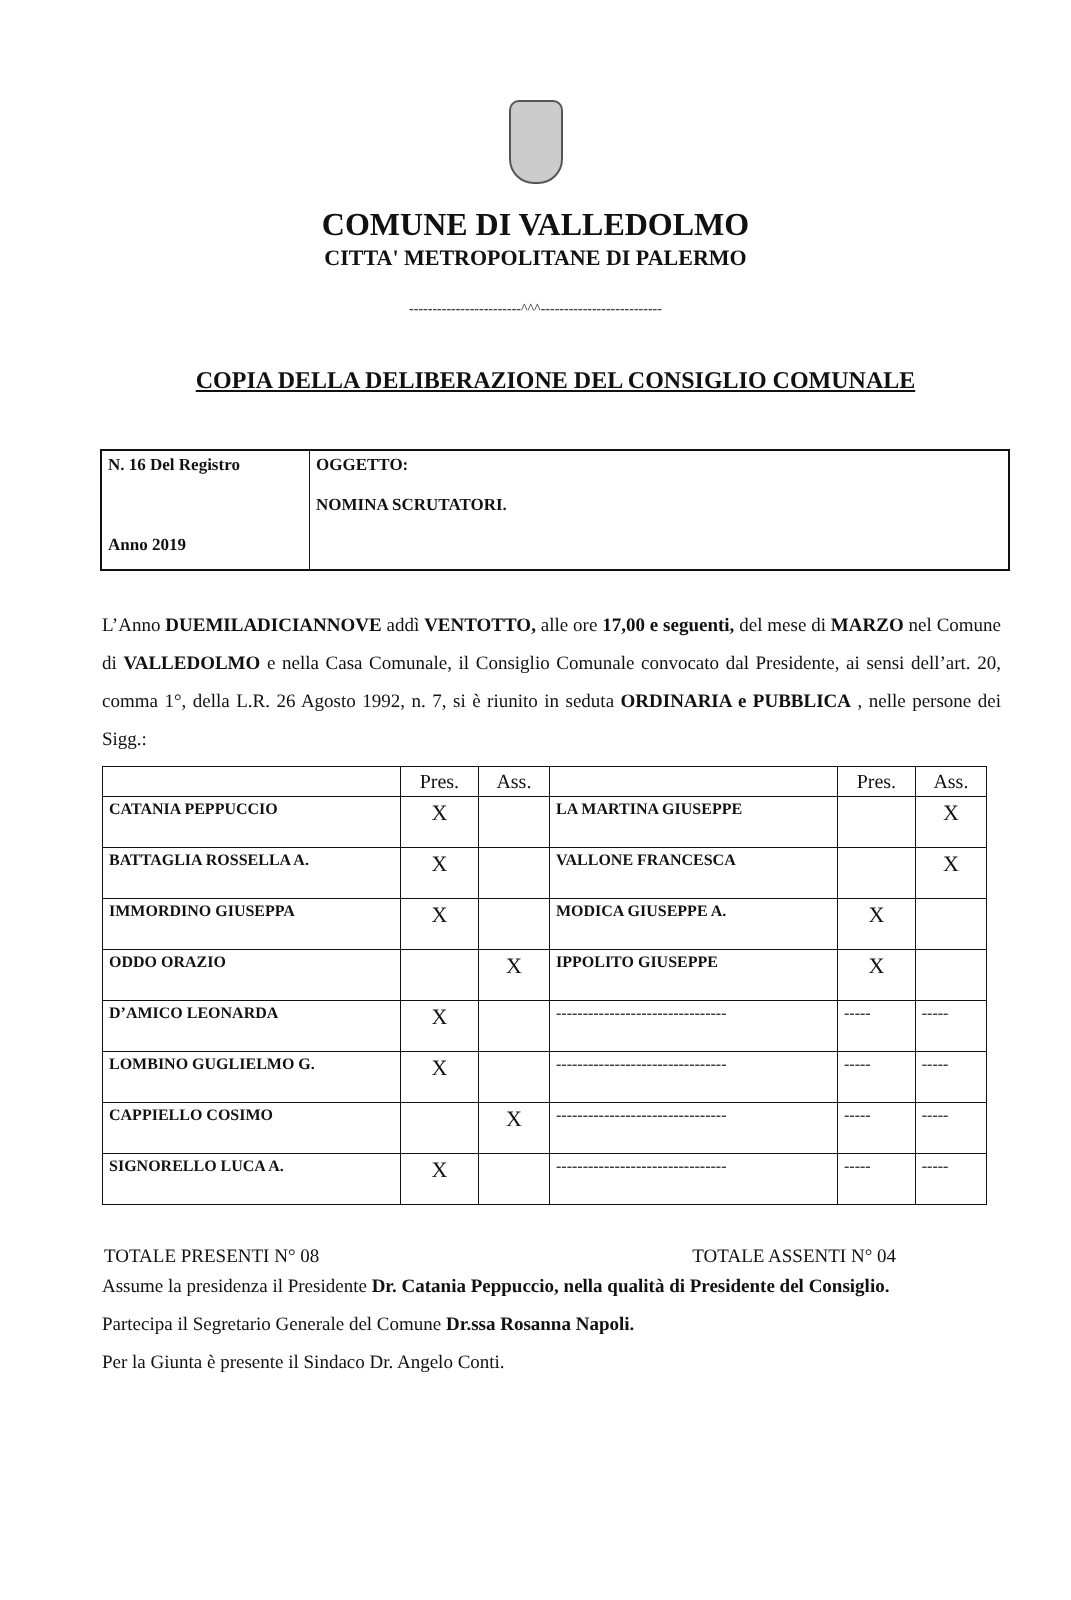COMUNE DI VALLEDOLMO
CITTA' METROPOLITANE DI PALERMO
------------------------^^^--------------------------
COPIA DELLA DELIBERAZIONE DEL CONSIGLIO COMUNALE
| N. 16 Del Registro Anno 2019 | OGGETTO: NOMINA SCRUTATORI. |
L’Anno DUEMILADICIANNOVE addì VENTOTTO, alle ore 17,00 e seguenti, del mese di MARZO nel Comune di VALLEDOLMO e nella Casa Comunale, il Consiglio Comunale convocato dal Presidente, ai sensi dell’art. 20, comma 1°, della L.R. 26 Agosto 1992, n. 7, si è riunito in seduta ORDINARIA e PUBBLICA , nelle persone dei Sigg.:
| | Pres. | Ass. | | Pres. | Ass. |
| --- | --- | --- | --- | --- | --- |
| CATANIA PEPPUCCIO | X | | LA MARTINA GIUSEPPE | | X |
| BATTAGLIA ROSSELLA A. | X | | VALLONE FRANCESCA | | X |
| IMMORDINO GIUSEPPA | X | | MODICA GIUSEPPE A. | X | |
| ODDO ORAZIO | | X | IPPOLITO GIUSEPPE | X | |
| D’AMICO LEONARDA | X | | -------------------------------- | ----- | ----- |
| LOMBINO GUGLIELMO G. | X | | -------------------------------- | ----- | ----- |
| CAPPIELLO COSIMO | | X | -------------------------------- | ----- | ----- |
| SIGNORELLO LUCA A. | X | | -------------------------------- | ----- | ----- |
TOTALE PRESENTI N° 08 TOTALE ASSENTI N° 04
Assume la presidenza il Presidente Dr. Catania Peppuccio, nella qualità di Presidente del Consiglio.
Partecipa il Segretario Generale del Comune Dr.ssa Rosanna Napoli.
Per la Giunta è presente il Sindaco Dr. Angelo Conti.